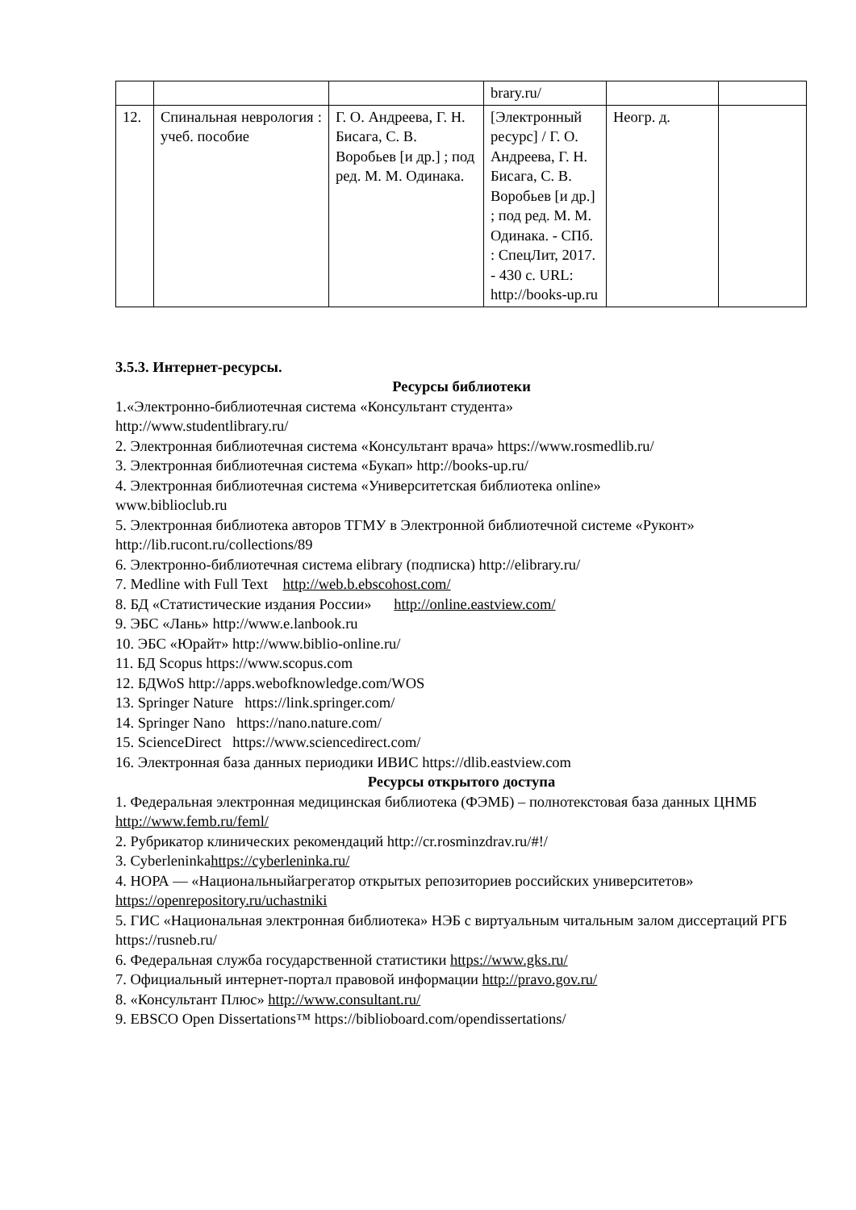| | | | brary.ru/ | | |
| 12. | Спинальная неврология : учеб. пособие | Г. О. Андреева, Г. Н. Бисага, С. В. Воробьев [и др.] ; под ред. М. М. Одинака. | [Электронный ресурс] / Г. О. Андреева, Г. Н. Бисага, С. В. Воробьев [и др.] ; под ред. М. М. Одинака. - СПб. : СпецЛит, 2017. - 430 с. URL: http://books-up.ru | Неогр. д. | |
3.5.3. Интернет-ресурсы.
Ресурсы библиотеки
1.«Электронно-библиотечная система «Консультант студента»
http://www.studentlibrary.ru/
2. Электронная библиотечная система «Консультант врача» https://www.rosmedlib.ru/
3. Электронная библиотечная система «Букап» http://books-up.ru/
4. Электронная библиотечная система «Университетская библиотека online»
www.biblioclub.ru
5. Электронная библиотека авторов ТГМУ в Электронной библиотечной системе «Руконт»
http://lib.rucont.ru/collections/89
6. Электронно-библиотечная система elibrary (подписка) http://elibrary.ru/
7. Medline with Full Text http://web.b.ebscohost.com/
8. БД «Статистические издания России» http://online.eastview.com/
9. ЭБС «Лань» http://www.e.lanbook.ru
10. ЭБС «Юрайт» http://www.biblio-online.ru/
11. БД Scopus https://www.scopus.com
12. БДWoS http://apps.webofknowledge.com/WOS
13. Springer Nature https://link.springer.com/
14. Springer Nano https://nano.nature.com/
15. ScienceDirect https://www.sciencedirect.com/
16. Электронная база данных периодики ИВИС https://dlib.eastview.com
Ресурсы открытого доступа
1. Федеральная электронная медицинская библиотека (ФЭМБ) – полнотекстовая база данных ЦНМБ http://www.femb.ru/feml/
2. Рубрикатор клинических рекомендаций http://cr.rosminzdrav.ru/#!/
3. Cyberleninkahttps://cyberleninka.ru/
4. НОРА — «Национальныйагрегатор открытых репозиториев российских университетов» https://openrepository.ru/uchastniki
5. ГИС «Национальная электронная библиотека» НЭБ с виртуальным читальным залом диссертаций РГБ https://rusneb.ru/
6. Федеральная служба государственной статистики https://www.gks.ru/
7. Официальный интернет-портал правовой информации http://pravo.gov.ru/
8. «Консультант Плюс» http://www.consultant.ru/
9. EBSCO Open Dissertations™ https://biblioboard.com/opendissertations/